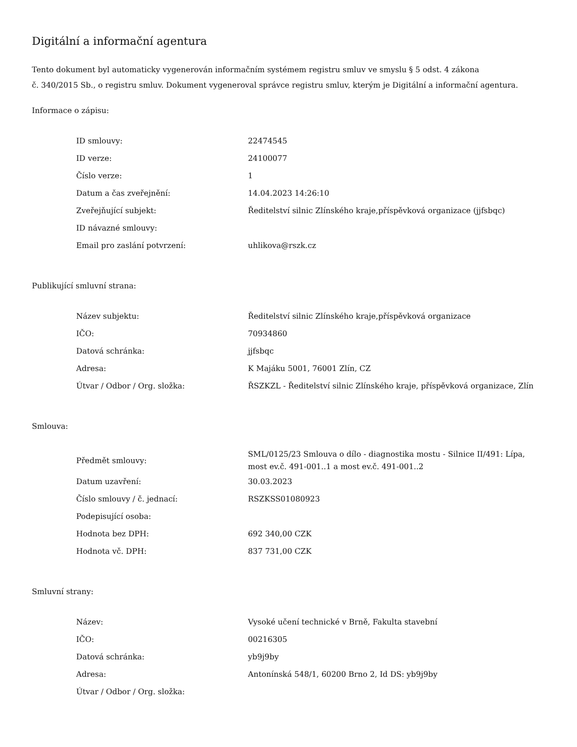Digitální a informační agentura
Tento dokument byl automaticky vygenerován informačním systémem registru smluv ve smyslu § 5 odst. 4 zákona
č. 340/2015 Sb., o registru smluv. Dokument vygeneroval správce registru smluv, kterým je Digitální a informační agentura.
Informace o zápisu:
| ID smlouvy: | 22474545 |
| ID verze: | 24100077 |
| Číslo verze: | 1 |
| Datum a čas zveřejnění: | 14.04.2023 14:26:10 |
| Zveřejňující subjekt: | Ředitelství silnic Zlínského kraje,příspěvková organizace (jjfsbqc) |
| ID návazné smlouvy: | |
| Email pro zaslání potvrzení: | uhlikova@rszk.cz |
Publikující smluvní strana:
| Název subjektu: | Ředitelství silnic Zlínského kraje,příspěvková organizace |
| IČO: | 70934860 |
| Datová schránka: | jjfsbqc |
| Adresa: | K Majáku 5001, 76001 Zlín, CZ |
| Útvar / Odbor / Org. složka: | ŘSZKZL - Ředitelství silnic Zlínského kraje, příspěvková organizace, Zlín |
Smlouva:
| Předmět smlouvy: | SML/0125/23 Smlouva o dílo - diagnostika mostu - Silnice II/491: Lípa, most ev.č. 491-001..1 a most ev.č. 491-001..2 |
| Datum uzavření: | 30.03.2023 |
| Číslo smlouvy / č. jednací: | RSZKSS01080923 |
| Podepisující osoba: | |
| Hodnota bez DPH: | 692 340,00 CZK |
| Hodnota vč. DPH: | 837 731,00 CZK |
Smluvní strany:
| Název: | Vysoké učení technické v Brně, Fakulta stavební |
| IČO: | 00216305 |
| Datová schránka: | yb9j9by |
| Adresa: | Antonínská 548/1, 60200 Brno 2, Id DS: yb9j9by |
| Útvar / Odbor / Org. složka: | |